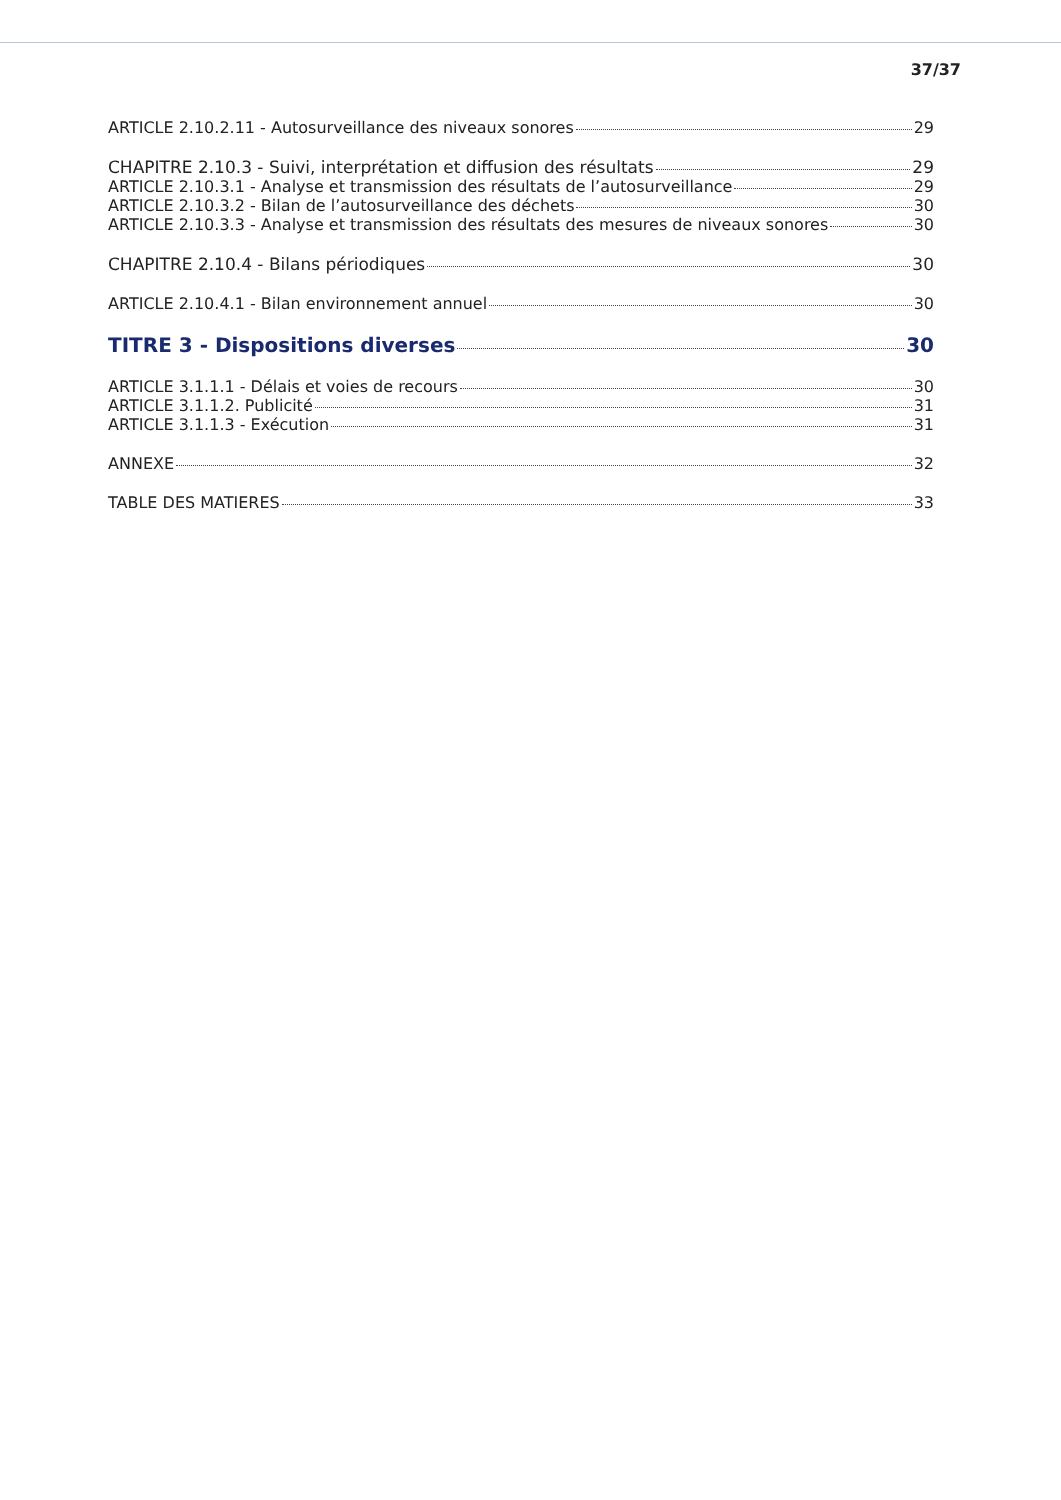37/37
ARTICLE 2.10.2.11 - Autosurveillance des niveaux sonores 29
CHAPITRE 2.10.3 - Suivi, interprétation et diffusion des résultats 29
ARTICLE 2.10.3.1 - Analyse et transmission des résultats de l’autosurveillance 29
ARTICLE 2.10.3.2 - Bilan de l’autosurveillance des déchets 30
ARTICLE 2.10.3.3 - Analyse et transmission des résultats des mesures de niveaux sonores 30
CHAPITRE 2.10.4 - Bilans périodiques 30
ARTICLE 2.10.4.1 - Bilan environnement annuel 30
TITRE 3 - Dispositions diverses 30
ARTICLE 3.1.1.1 - Délais et voies de recours 30
ARTICLE 3.1.1.2. Publicité 31
ARTICLE 3.1.1.3 - Exécution 31
ANNEXE 32
TABLE DES MATIERES 33